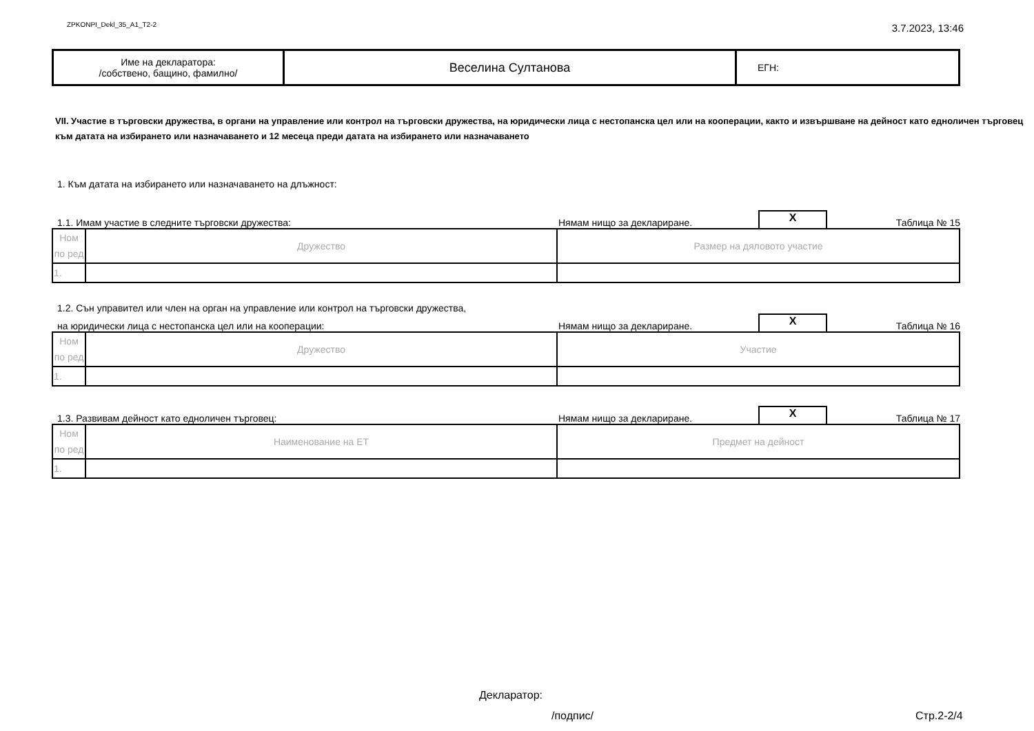ZPKONPI_Dekl_35_A1_T2-2 3.7.2023, 13:46
| Име на декларатора: /собствено, бащино, фамилно/ | Веселина Султанова | ЕГН: |
VII. Участие в търговски дружества, в органи на управление или контрол на търговски дружества, на юридически лица с нестопанска цел или на кооперации, както и извършване на дейност като едноличен търговец към датата на избирането или назначаването и 12 месеца преди датата на избирането или назначаването
1. Към датата на избирането или назначаването на длъжност:
1.1. Имам участие в следните търговски дружества: Нямам нищо за деклариране. X Таблица № 15
| Ном по ред | Дружество | Размер на дяловото участие |
| 1. | | |
1.2. Сън управител или член на орган на управление или контрол на търговски дружества,
на юридически лица с нестопанска цел или на кооперации: Нямам нищо за деклариране. X Таблица № 16
| Ном по ред | Дружество | Участие |
| 1. | | |
1.3. Развивам дейност като едноличен търговец: Нямам нищо за деклариране. X Таблица № 17
| Ном по ред | Наименование на ЕТ | Предмет на дейност |
| 1. | | |
Декларатор:
/подпис/ Стр.2-2/4